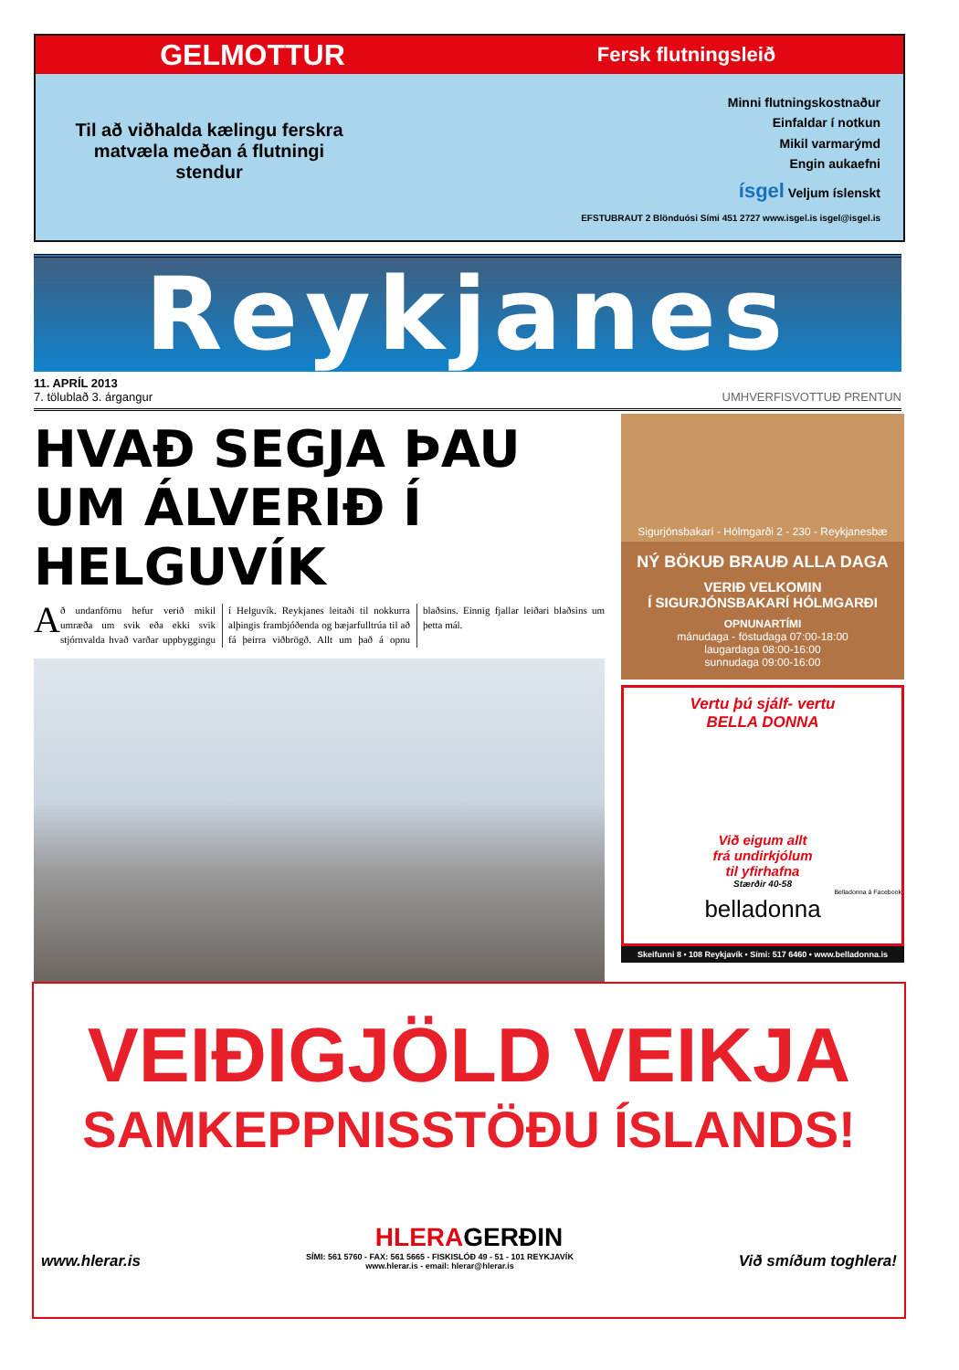GELMOTTUR Fersk flutningsleið
Til að viðhalda kælingu ferskra matvæla meðan á flutningi stendur
Minni flutningskostnaður
Einfaldar í notkun
Mikil varmarýmd
Engin aukaefni
ísgel Veljum íslenskt
EFSTUBRAUT 2 Blönduósi Sími 451 2727 www.isgel.is isgel@isgel.is
Reykjanes
11. APRÍL 2013
7. tölublað 3. árgangur
UMHVERFISVOTTUÐ PRENTUN
HVAÐ SEGJA ÞAU UM ÁLVERIÐ Í HELGUVÍK
Að undanförnu hefur verið mikil umræða um svik eða ekki svik stjórnvalda hvað varðar uppbyggingu í Helguvík. Reykjanes leitaði til nokkurra alþingis frambjóðenda og bæjarfulltrúa til að fá þeirra viðbrögð. Allt um það á opnu blaðsins. Einnig fjallar leiðari blaðsins um þetta mál.
Sigurjónsbakarí - Hólmgarði 2 - 230 - Reykjanesbæ
NÝ BÖKUÐ BRAUÐ ALLA DAGA
VERIÐ VELKOMIN
Í SIGURJÓNSBAKARÍ HÓLMGARÐI
OPNUNARTÍMI
mánudaga - föstudaga 07:00-18:00
laugardaga 08:00-16:00
sunnudaga 09:00-16:00
Vertu þú sjálf- vertu
BELLA DONNA
Við eigum allt
frá undirkjólum
til yfirhafna
Stærðir 40-58
Belladonna á Facebook
belladonna
Skeifunni 8 • 108 Reykjavík • Sími: 517 6460 • www.belladonna.is
VEIÐIGJÖLD VEIKJA
SAMKEPPNISSTÖÐU ÍSLANDS!
HLERAGERÐIN
www.hlerar.is
SÍMI: 561 5760 - FAX: 561 5665 - FISKISLÓÐ 49 - 51 - 101 REYKJAVÍK
www.hlerar.is - email: hlerar@hlerar.is
Við smíðum toghlera!